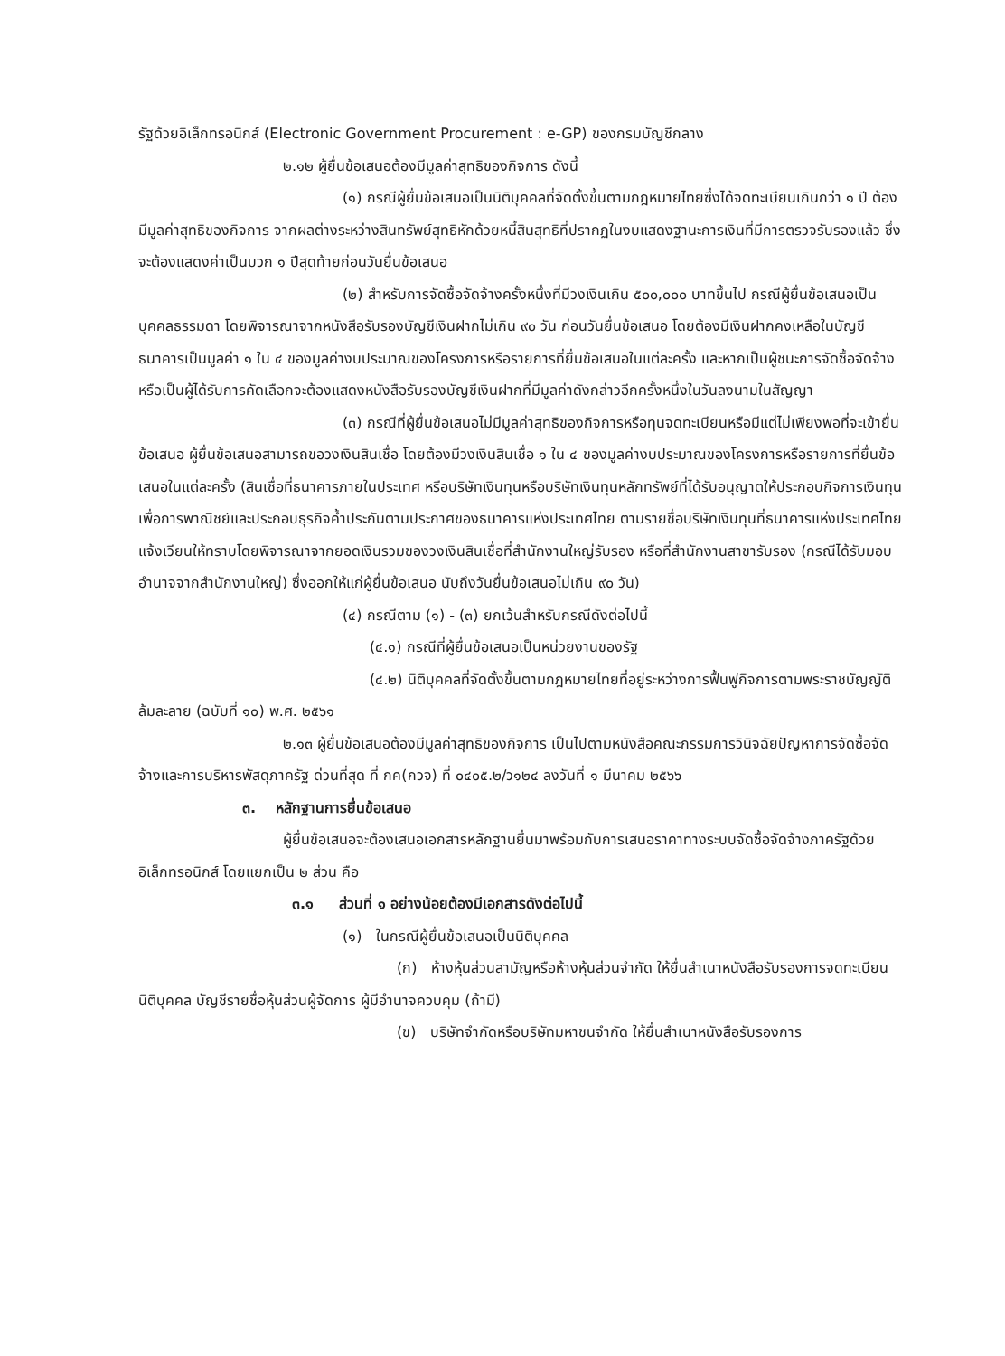รัฐด้วยอิเล็กทรอนิกส์ (Electronic Government Procurement : e-GP) ของกรมบัญชีกลาง
๒.๑๒ ผู้ยื่นข้อเสนอต้องมีมูลค่าสุทธิของกิจการ ดังนี้
(๑) กรณีผู้ยื่นข้อเสนอเป็นนิติบุคคลที่จัดตั้งขึ้นตามกฎหมายไทยซึ่งได้จดทะเบียนเกินกว่า ๑ ปี ต้องมีมูลค่าสุทธิของกิจการ จากผลต่างระหว่างสินทรัพย์สุทธิหักด้วยหนี้สินสุทธิที่ปรากฏในงบแสดงฐานะการเงินที่มีการตรวจรับรองแล้ว ซึ่งจะต้องแสดงค่าเป็นบวก ๑ ปีสุดท้ายก่อนวันยื่นข้อเสนอ
(๒) สำหรับการจัดซื้อจัดจ้างครั้งหนึ่งที่มีวงเงินเกิน ๕๐๐,๐๐๐ บาทขึ้นไป กรณีผู้ยื่นข้อเสนอเป็นบุคคลธรรมดา โดยพิจารณาจากหนังสือรับรองบัญชีเงินฝากไม่เกิน ๙๐ วัน ก่อนวันยื่นข้อเสนอ โดยต้องมีเงินฝากคงเหลือในบัญชีธนาคารเป็นมูลค่า ๑ ใน ๔ ของมูลค่างบประมาณของโครงการหรือรายการที่ยื่นข้อเสนอในแต่ละครั้ง และหากเป็นผู้ชนะการจัดซื้อจัดจ้างหรือเป็นผู้ได้รับการคัดเลือกจะต้องแสดงหนังสือรับรองบัญชีเงินฝากที่มีมูลค่าดังกล่าวอีกครั้งหนึ่งในวันลงนามในสัญญา
(๓) กรณีที่ผู้ยื่นข้อเสนอไม่มีมูลค่าสุทธิของกิจการหรือทุนจดทะเบียนหรือมีแต่ไม่เพียงพอที่จะเข้ายื่นข้อเสนอ ผู้ยื่นข้อเสนอสามารถขอวงเงินสินเชื่อ โดยต้องมีวงเงินสินเชื่อ ๑ ใน ๔ ของมูลค่างบประมาณของโครงการหรือรายการที่ยื่นข้อเสนอในแต่ละครั้ง (สินเชื่อที่ธนาคารภายในประเทศ หรือบริษัทเงินทุนหรือบริษัทเงินทุนหลักทรัพย์ที่ได้รับอนุญาตให้ประกอบกิจการเงินทุนเพื่อการพาณิชย์และประกอบธุรกิจค้ำประกันตามประกาศของธนาคารแห่งประเทศไทย ตามรายชื่อบริษัทเงินทุนที่ธนาคารแห่งประเทศไทยแจ้งเวียนให้ทราบโดยพิจารณาจากยอดเงินรวมของวงเงินสินเชื่อที่สำนักงานใหญ่รับรอง หรือที่สำนักงานสาขารับรอง (กรณีได้รับมอบอำนาจจากสำนักงานใหญ่) ซึ่งออกให้แก่ผู้ยื่นข้อเสนอ นับถึงวันยื่นข้อเสนอไม่เกิน ๙๐ วัน)
(๔) กรณีตาม (๑) - (๓) ยกเว้นสำหรับกรณีดังต่อไปนี้
(๔.๑) กรณีที่ผู้ยื่นข้อเสนอเป็นหน่วยงานของรัฐ
(๔.๒) นิติบุคคลที่จัดตั้งขึ้นตามกฎหมายไทยที่อยู่ระหว่างการฟื้นฟูกิจการตามพระราชบัญญัติล้มละลาย (ฉบับที่ ๑๐) พ.ศ. ๒๕๖๑
๒.๑๓ ผู้ยื่นข้อเสนอต้องมีมูลค่าสุทธิของกิจการ เป็นไปตามหนังสือคณะกรรมการวินิจฉัยปัญหาการจัดซื้อจัดจ้างและการบริหารพัสดุภาครัฐ ด่วนที่สุด ที่ กค(กวจ) ที่ ๐๔๐๕.๒/ว๑๒๔ ลงวันที่ ๑ มีนาคม ๒๕๖๖
๓. หลักฐานการยื่นข้อเสนอ
ผู้ยื่นข้อเสนอจะต้องเสนอเอกสารหลักฐานยื่นมาพร้อมกับการเสนอราคาทางระบบจัดซื้อจัดจ้างภาครัฐด้วยอิเล็กทรอนิกส์ โดยแยกเป็น ๒ ส่วน คือ
๓.๑ ส่วนที่ ๑ อย่างน้อยต้องมีเอกสารดังต่อไปนี้
(๑) ในกรณีผู้ยื่นข้อเสนอเป็นนิติบุคคล
(ก) ห้างหุ้นส่วนสามัญหรือห้างหุ้นส่วนจำกัด ให้ยื่นสำเนาหนังสือรับรองการจดทะเบียนนิติบุคคล บัญชีรายชื่อหุ้นส่วนผู้จัดการ ผู้มีอำนาจควบคุม (ถ้ามี)
(ข) บริษัทจำกัดหรือบริษัทมหาชนจำกัด ให้ยื่นสำเนาหนังสือรับรองการ